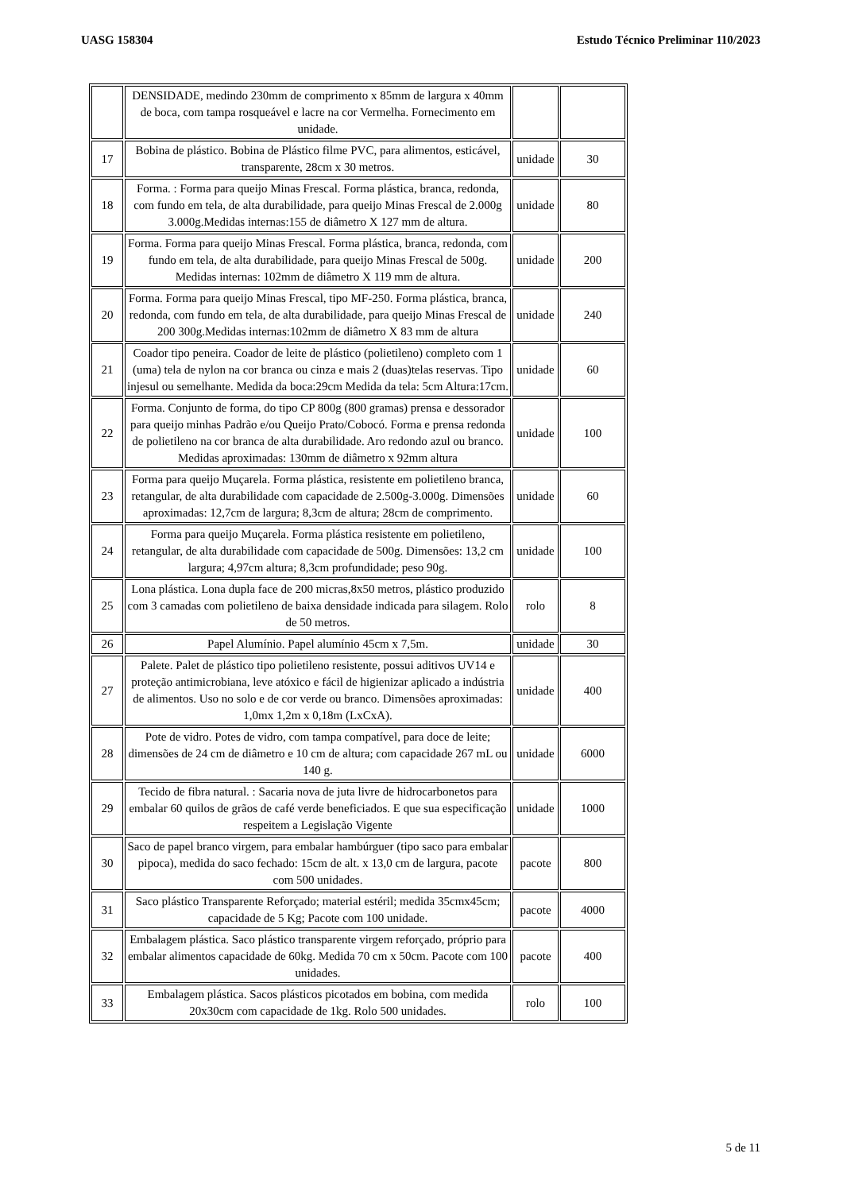UASG 158304 Estudo Técnico Preliminar 110/2023
| | DENSIDADE, medindo 230mm de comprimento x 85mm de largura x 40mm de boca, com tampa rosqueável e lacre na cor Vermelha. Fornecimento em unidade. | | |
| 17 | Bobina de plástico. Bobina de Plástico filme PVC, para alimentos, esticável, transparente, 28cm x 30 metros. | unidade | 30 |
| 18 | Forma. : Forma para queijo Minas Frescal. Forma plástica, branca, redonda, com fundo em tela, de alta durabilidade, para queijo Minas Frescal de 2.000g 3.000g.Medidas internas:155 de diâmetro X 127 mm de altura. | unidade | 80 |
| 19 | Forma. Forma para queijo Minas Frescal. Forma plástica, branca, redonda, com fundo em tela, de alta durabilidade, para queijo Minas Frescal de 500g. Medidas internas: 102mm de diâmetro X 119 mm de altura. | unidade | 200 |
| 20 | Forma. Forma para queijo Minas Frescal, tipo MF-250. Forma plástica, branca, redonda, com fundo em tela, de alta durabilidade, para queijo Minas Frescal de 200 300g.Medidas internas:102mm de diâmetro X 83 mm de altura | unidade | 240 |
| 21 | Coador tipo peneira. Coador de leite de plástico (polietileno) completo com 1 (uma) tela de nylon na cor branca ou cinza e mais 2 (duas)telas reservas. Tipo injesul ou semelhante. Medida da boca:29cm Medida da tela: 5cm Altura:17cm. | unidade | 60 |
| 22 | Forma. Conjunto de forma, do tipo CP 800g (800 gramas) prensa e dessorador para queijo minhas Padrão e/ou Queijo Prato/Cobocó. Forma e prensa redonda de polietileno na cor branca de alta durabilidade. Aro redondo azul ou branco. Medidas aproximadas: 130mm de diâmetro x 92mm altura | unidade | 100 |
| 23 | Forma para queijo Muçarela. Forma plástica, resistente em polietileno branca, retangular, de alta durabilidade com capacidade de 2.500g-3.000g. Dimensões aproximadas: 12,7cm de largura; 8,3cm de altura; 28cm de comprimento. | unidade | 60 |
| 24 | Forma para queijo Muçarela. Forma plástica resistente em polietileno, retangular, de alta durabilidade com capacidade de 500g. Dimensões: 13,2 cm largura; 4,97cm altura; 8,3cm profundidade; peso 90g. | unidade | 100 |
| 25 | Lona plástica. Lona dupla face de 200 micras,8x50 metros, plástico produzido com 3 camadas com polietileno de baixa densidade indicada para silagem. Rolo de 50 metros. | rolo | 8 |
| 26 | Papel Alumínio. Papel alumínio 45cm x 7,5m. | unidade | 30 |
| 27 | Palete. Palet de plástico tipo polietileno resistente, possui aditivos UV14 e proteção antimicrobiana, leve atóxico e fácil de higienizar aplicado a indústria de alimentos. Uso no solo e de cor verde ou branco. Dimensões aproximadas: 1,0mx 1,2m x 0,18m (LxCxA). | unidade | 400 |
| 28 | Pote de vidro. Potes de vidro, com tampa compatível, para doce de leite; dimensões de 24 cm de diâmetro e 10 cm de altura; com capacidade 267 mL ou 140 g. | unidade | 6000 |
| 29 | Tecido de fibra natural. : Sacaria nova de juta livre de hidrocarbonetos para embalar 60 quilos de grãos de café verde beneficiados. E que sua especificação respeitem a Legislação Vigente | unidade | 1000 |
| 30 | Saco de papel branco virgem, para embalar hambúrguer (tipo saco para embalar pipoca), medida do saco fechado: 15cm de alt. x 13,0 cm de largura, pacote com 500 unidades. | pacote | 800 |
| 31 | Saco plástico Transparente Reforçado; material estéril; medida 35cmx45cm; capacidade de 5 Kg; Pacote com 100 unidade. | pacote | 4000 |
| 32 | Embalagem plástica. Saco plástico transparente virgem reforçado, próprio para embalar alimentos capacidade de 60kg. Medida 70 cm x 50cm. Pacote com 100 unidades. | pacote | 400 |
| 33 | Embalagem plástica. Sacos plásticos picotados em bobina, com medida 20x30cm com capacidade de 1kg. Rolo 500 unidades. | rolo | 100 |
5 de 11